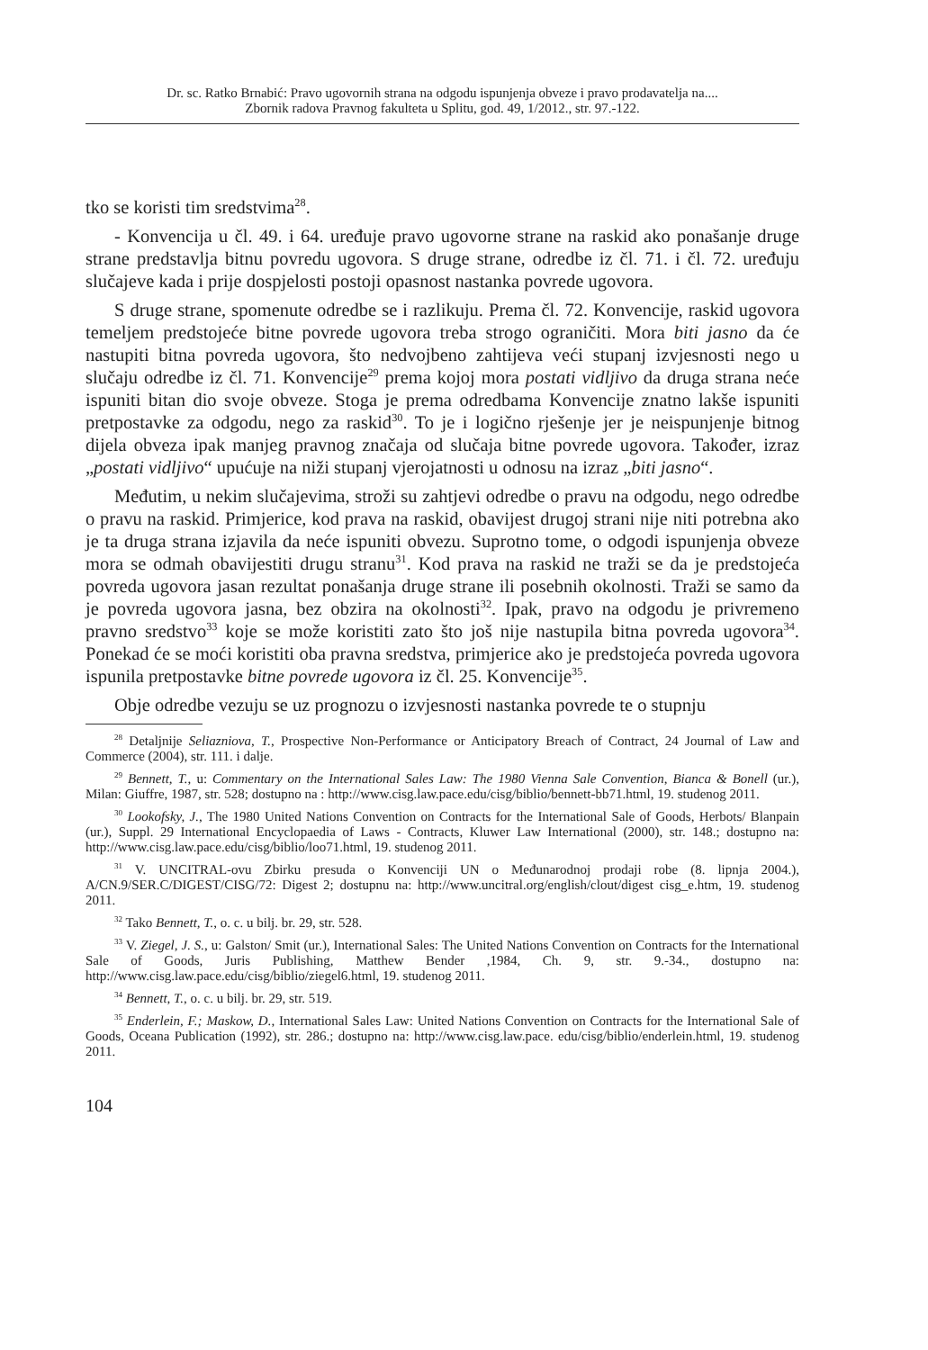Dr. sc. Ratko Brnabić: Pravo ugovornih strana na odgodu ispunjenja obveze i pravo prodavatelja na....
Zbornik radova Pravnog fakulteta u Splitu, god. 49, 1/2012., str. 97.-122.
tko se koristi tim sredstvima<sup>28</sup>.
- Konvencija u čl. 49. i 64. uređuje pravo ugovorne strane na raskid ako ponašanje druge strane predstavlja bitnu povredu ugovora. S druge strane, odredbe iz čl. 71. i čl. 72. uređuju slučajeve kada i prije dospjelosti postoji opasnost nastanka povrede ugovora.
S druge strane, spomenute odredbe se i razlikuju. Prema čl. 72. Konvencije, raskid ugovora temeljem predstojeće bitne povrede ugovora treba strogo ograničiti. Mora biti jasno da će nastupiti bitna povreda ugovora, što nedvojbeno zahtijeva veći stupanj izvjesnosti nego u slučaju odredbe iz čl. 71. Konvencije<sup>29</sup> prema kojoj mora postati vidljivo da druga strana neće ispuniti bitan dio svoje obveze. Stoga je prema odredbama Konvencije znatno lakše ispuniti pretpostavke za odgodu, nego za raskid<sup>30</sup>. To je i logično rješenje jer je neispunjenje bitnog dijela obveza ipak manjeg pravnog značaja od slučaja bitne povrede ugovora. Također, izraz „postati vidljivo“ upućuje na niži stupanj vjerojatnosti u odnosu na izraz „biti jasno“.
Međutim, u nekim slučajevima, stroži su zahtjevi odredbe o pravu na odgodu, nego odredbe o pravu na raskid. Primjerice, kod prava na raskid, obavijest drugoj strani nije niti potrebna ako je ta druga strana izjavila da neće ispuniti obvezu. Suprotno tome, o odgodi ispunjenja obveze mora se odmah obavijestiti drugu stranu<sup>31</sup>. Kod prava na raskid ne traži se da je predstojeća povreda ugovora jasan rezultat ponašanja druge strane ili posebnih okolnosti. Traži se samo da je povreda ugovora jasna, bez obzira na okolnosti<sup>32</sup>. Ipak, pravo na odgodu je privremeno pravno sredstvo<sup>33</sup> koje se može koristiti zato što još nije nastupila bitna povreda ugovora<sup>34</sup>. Ponekad će se moći koristiti oba pravna sredstva, primjerice ako je predstojeća povreda ugovora ispunila pretpostavke bitne povrede ugovora iz čl. 25. Konvencije<sup>35</sup>.
Obje odredbe vezuju se uz prognozu o izvjesnosti nastanka povrede te o stupnju
<sup>28</sup> Detaljnije Seliazniova, T., Prospective Non-Performance or Anticipatory Breach of Contract, 24 Journal of Law and Commerce (2004), str. 111. i dalje.
<sup>29</sup> Bennett, T., u: Commentary on the International Sales Law: The 1980 Vienna Sale Convention, Bianca & Bonell (ur.), Milan: Giuffre, 1987, str. 528; dostupno na : http://www.cisg.law.pace.edu/cisg/biblio/bennett-bb71.html, 19. studenog 2011.
<sup>30</sup> Lookofsky, J., The 1980 United Nations Convention on Contracts for the International Sale of Goods, Herbots/ Blanpain (ur.), Suppl. 29 International Encyclopaedia of Laws - Contracts, Kluwer Law International (2000), str. 148.; dostupno na: http://www.cisg.law.pace.edu/cisg/biblio/loo71.html, 19. studenog 2011.
<sup>31</sup> V. UNCITRAL-ovu Zbirku presuda o Konvenciji UN o Međunarodnoj prodaji robe (8. lipnja 2004.), A/CN.9/SER.C/DIGEST/CISG/72: Digest 2; dostupnu na: http://www.uncitral.org/english/clout/digest cisg_e.htm, 19. studenog 2011.
<sup>32</sup> Tako Bennett, T., o. c. u bilj. br. 29, str. 528.
<sup>33</sup> V. Ziegel, J. S., u: Galston/ Smit (ur.), International Sales: The United Nations Convention on Contracts for the International Sale of Goods, Juris Publishing, Matthew Bender ,1984, Ch. 9, str. 9.-34., dostupno na: http://www.cisg.law.pace.edu/cisg/biblio/ziegel6.html, 19. studenog 2011.
<sup>34</sup> Bennett, T., o. c. u bilj. br. 29, str. 519.
<sup>35</sup> Enderlein, F.; Maskow, D., International Sales Law: United Nations Convention on Contracts for the International Sale of Goods, Oceana Publication (1992), str. 286.; dostupno na: http://www.cisg.law.pace. edu/cisg/biblio/enderlein.html, 19. studenog 2011.
104